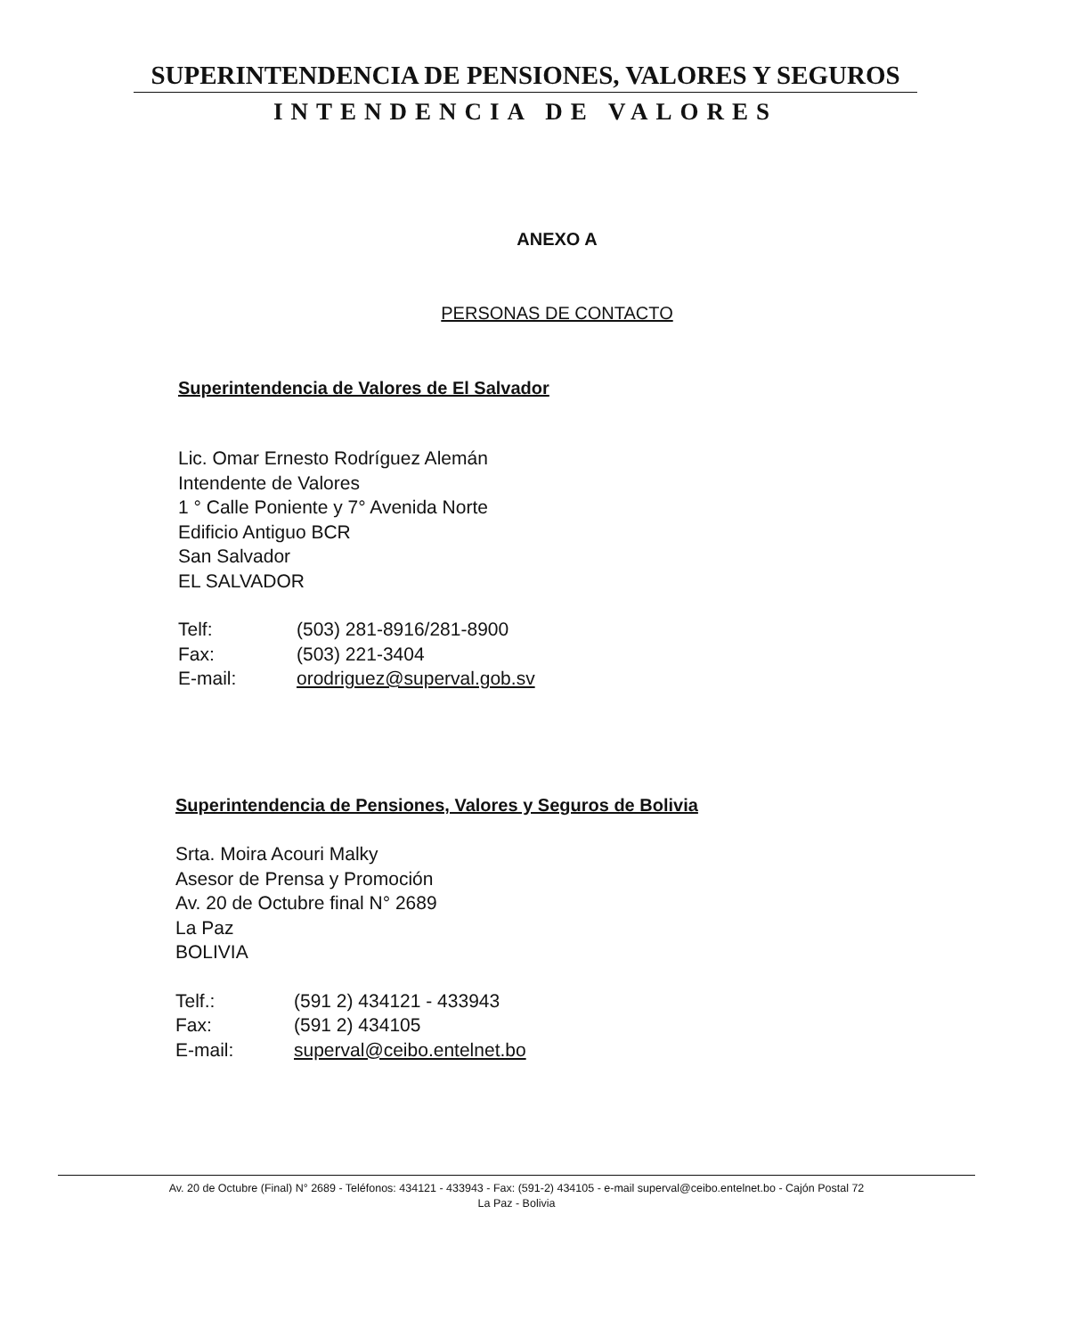SUPERINTENDENCIA DE PENSIONES, VALORES Y SEGUROS
INTENDENCIA DE VALORES
ANEXO A
PERSONAS DE CONTACTO
Superintendencia de Valores de El Salvador
Lic. Omar Ernesto Rodríguez Alemán
Intendente de Valores
1 ° Calle Poniente y 7° Avenida Norte
Edificio Antiguo BCR
San Salvador
EL SALVADOR
| Telf: | (503) 281-8916/281-8900 |
| Fax: | (503) 221-3404 |
| E-mail: | orodriguez@superval.gob.sv |
Superintendencia de Pensiones, Valores y Seguros de Bolivia
Srta. Moira Acouri Malky
Asesor de Prensa y Promoción
Av. 20 de Octubre final N° 2689
La Paz
BOLIVIA
| Telf.: | (591 2) 434121 - 433943 |
| Fax: | (591 2) 434105 |
| E-mail: | superval@ceibo.entelnet.bo |
Av. 20 de Octubre (Final) N° 2689 - Teléfonos: 434121 - 433943 - Fax: (591-2) 434105 - e-mail superval@ceibo.entelnet.bo - Cajón Postal 72
La Paz - Bolivia